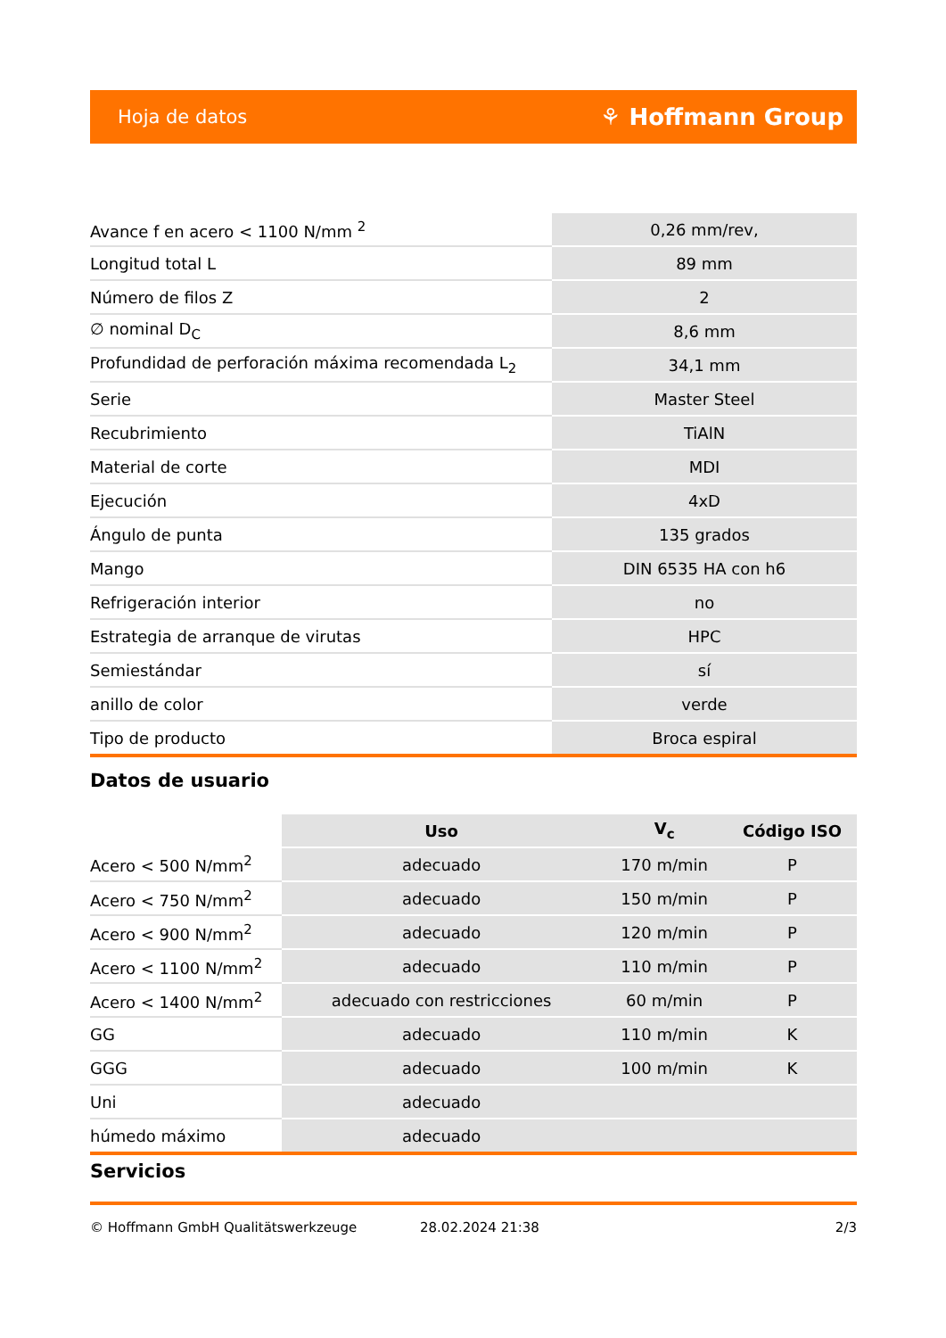Hoja de datos ⚘ Hoffmann Group
| Avance f en acero < 1100 N/mm <sup>2</sup> | 0,26 mm/rev, |
| Longitud total L | 89 mm |
| Número de filos Z | 2 |
| ∅ nominal D<sub>C</sub> | 8,6 mm |
| Profundidad de perforación máxima recomendada L<sub>2</sub> | 34,1 mm |
| Serie | Master Steel |
| Recubrimiento | TiAlN |
| Material de corte | MDI |
| Ejecución | 4xD |
| Ángulo de punta | 135 grados |
| Mango | DIN 6535 HA con h6 |
| Refrigeración interior | no |
| Estrategia de arranque de virutas | HPC |
| Semiestándar | sí |
| anillo de color | verde |
| Tipo de producto | Broca espiral |
Datos de usuario
| | Uso | V<sub>c</sub> | Código ISO |
| --- | --- | --- | --- |
| Acero < 500 N/mm<sup>2</sup> | adecuado | 170 m/min | P |
| Acero < 750 N/mm<sup>2</sup> | adecuado | 150 m/min | P |
| Acero < 900 N/mm<sup>2</sup> | adecuado | 120 m/min | P |
| Acero < 1100 N/mm<sup>2</sup> | adecuado | 110 m/min | P |
| Acero < 1400 N/mm<sup>2</sup> | adecuado con restricciones | 60 m/min | P |
| GG | adecuado | 110 m/min | K |
| GGG | adecuado | 100 m/min | K |
| Uni | adecuado | | |
| húmedo máximo | adecuado | | |
Servicios
© Hoffmann GmbH Qualitätswerkzeuge 28.02.2024 21:38 2/3